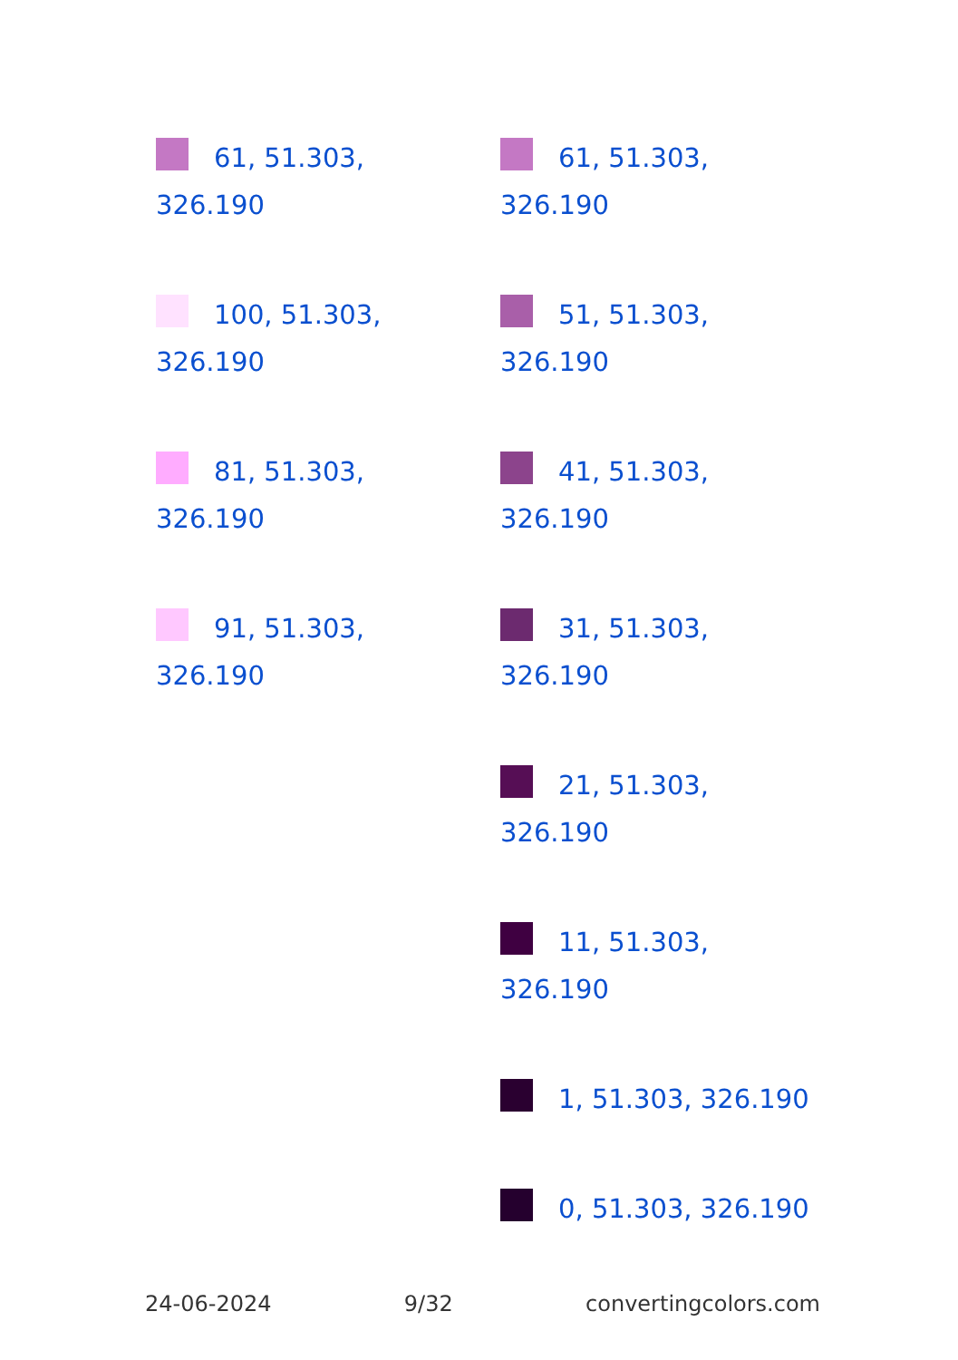61, 51.303, 326.190
100, 51.303, 326.190
81, 51.303, 326.190
91, 51.303, 326.190
61, 51.303, 326.190
51, 51.303, 326.190
41, 51.303, 326.190
31, 51.303, 326.190
21, 51.303, 326.190
11, 51.303, 326.190
1, 51.303, 326.190
0, 51.303, 326.190
24-06-2024 9/32 convertingcolors.com